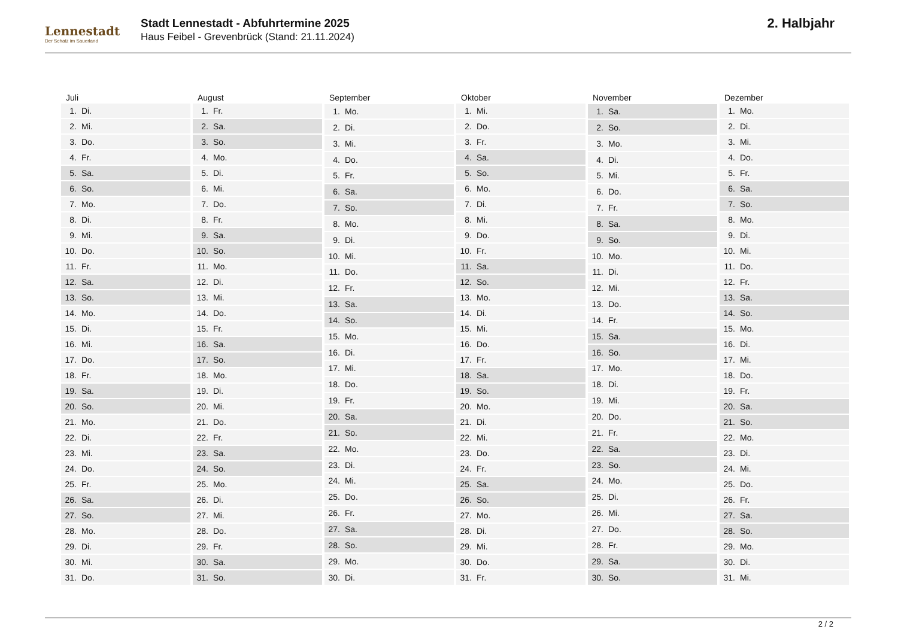Lennestadt
Der Schatz im Sauerland
Stadt Lennestadt - Abfuhrtermine 2025
Haus Feibel - Grevenbrück (Stand: 21.11.2024)
2. Halbjahr
| Juli | |
| --- | --- |
| 1. | Di. |
| 2. | Mi. |
| 3. | Do. |
| 4. | Fr. |
| 5. | Sa. |
| 6. | So. |
| 7. | Mo. |
| 8. | Di. |
| 9. | Mi. |
| 10. | Do. |
| 11. | Fr. |
| 12. | Sa. |
| 13. | So. |
| 14. | Mo. |
| 15. | Di. |
| 16. | Mi. |
| 17. | Do. |
| 18. | Fr. |
| 19. | Sa. |
| 20. | So. |
| 21. | Mo. |
| 22. | Di. |
| 23. | Mi. |
| 24. | Do. |
| 25. | Fr. |
| 26. | Sa. |
| 27. | So. |
| 28. | Mo. |
| 29. | Di. |
| 30. | Mi. |
| 31. | Do. |
| August | |
| --- | --- |
| 1. | Fr. |
| 2. | Sa. |
| 3. | So. |
| 4. | Mo. |
| 5. | Di. |
| 6. | Mi. |
| 7. | Do. |
| 8. | Fr. |
| 9. | Sa. |
| 10. | So. |
| 11. | Mo. |
| 12. | Di. |
| 13. | Mi. |
| 14. | Do. |
| 15. | Fr. |
| 16. | Sa. |
| 17. | So. |
| 18. | Mo. |
| 19. | Di. |
| 20. | Mi. |
| 21. | Do. |
| 22. | Fr. |
| 23. | Sa. |
| 24. | So. |
| 25. | Mo. |
| 26. | Di. |
| 27. | Mi. |
| 28. | Do. |
| 29. | Fr. |
| 30. | Sa. |
| 31. | So. |
| September | |
| --- | --- |
| 1. | Mo. |
| 2. | Di. |
| 3. | Mi. |
| 4. | Do. |
| 5. | Fr. |
| 6. | Sa. |
| 7. | So. |
| 8. | Mo. |
| 9. | Di. |
| 10. | Mi. |
| 11. | Do. |
| 12. | Fr. |
| 13. | Sa. |
| 14. | So. |
| 15. | Mo. |
| 16. | Di. |
| 17. | Mi. |
| 18. | Do. |
| 19. | Fr. |
| 20. | Sa. |
| 21. | So. |
| 22. | Mo. |
| 23. | Di. |
| 24. | Mi. |
| 25. | Do. |
| 26. | Fr. |
| 27. | Sa. |
| 28. | So. |
| 29. | Mo. |
| 30. | Di. |
| Oktober | |
| --- | --- |
| 1. | Mi. |
| 2. | Do. |
| 3. | Fr. |
| 4. | Sa. |
| 5. | So. |
| 6. | Mo. |
| 7. | Di. |
| 8. | Mi. |
| 9. | Do. |
| 10. | Fr. |
| 11. | Sa. |
| 12. | So. |
| 13. | Mo. |
| 14. | Di. |
| 15. | Mi. |
| 16. | Do. |
| 17. | Fr. |
| 18. | Sa. |
| 19. | So. |
| 20. | Mo. |
| 21. | Di. |
| 22. | Mi. |
| 23. | Do. |
| 24. | Fr. |
| 25. | Sa. |
| 26. | So. |
| 27. | Mo. |
| 28. | Di. |
| 29. | Mi. |
| 30. | Do. |
| 31. | Fr. |
| November | |
| --- | --- |
| 1. | Sa. |
| 2. | So. |
| 3. | Mo. |
| 4. | Di. |
| 5. | Mi. |
| 6. | Do. |
| 7. | Fr. |
| 8. | Sa. |
| 9. | So. |
| 10. | Mo. |
| 11. | Di. |
| 12. | Mi. |
| 13. | Do. |
| 14. | Fr. |
| 15. | Sa. |
| 16. | So. |
| 17. | Mo. |
| 18. | Di. |
| 19. | Mi. |
| 20. | Do. |
| 21. | Fr. |
| 22. | Sa. |
| 23. | So. |
| 24. | Mo. |
| 25. | Di. |
| 26. | Mi. |
| 27. | Do. |
| 28. | Fr. |
| 29. | Sa. |
| 30. | So. |
| Dezember | |
| --- | --- |
| 1. | Mo. |
| 2. | Di. |
| 3. | Mi. |
| 4. | Do. |
| 5. | Fr. |
| 6. | Sa. |
| 7. | So. |
| 8. | Mo. |
| 9. | Di. |
| 10. | Mi. |
| 11. | Do. |
| 12. | Fr. |
| 13. | Sa. |
| 14. | So. |
| 15. | Mo. |
| 16. | Di. |
| 17. | Mi. |
| 18. | Do. |
| 19. | Fr. |
| 20. | Sa. |
| 21. | So. |
| 22. | Mo. |
| 23. | Di. |
| 24. | Mi. |
| 25. | Do. |
| 26. | Fr. |
| 27. | Sa. |
| 28. | So. |
| 29. | Mo. |
| 30. | Di. |
| 31. | Mi. |
2 / 2